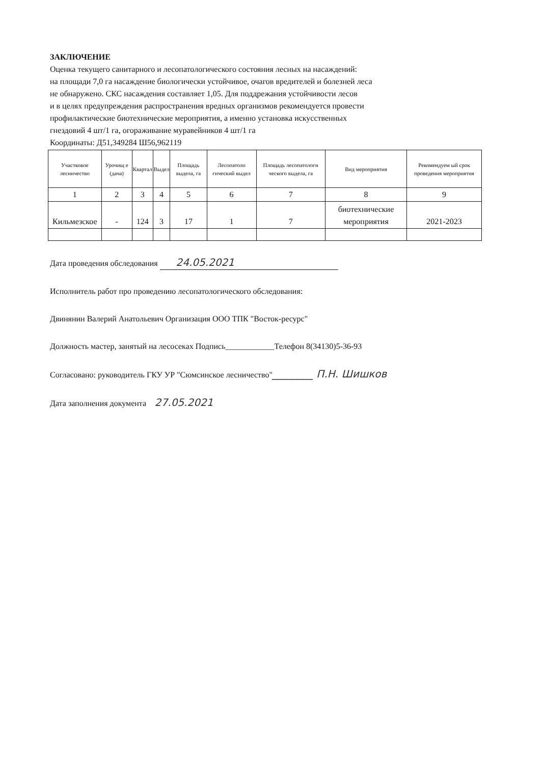ЗАКЛЮЧЕНИЕ
Оценка текущего санитарного и лесопатологического состояния лесных на насаждений:
на площади 7,0 га насаждение биологически устойчивое, очагов вредителей и болезней леса
не обнаружено. СКС насаждения составляет 1,05. Для поддрежания устойчивости лесов
и в целях предупреждения распространения вредных организмов рекомендуется провести
профилактические биотехнические мероприятия, а именно установка искусственных
гнездовий 4 шт/1 га, огораживание муравейников 4 шт/1 га
Координаты: Д51,349284 Ш56,962119
| Участковое лесничество | Урочищ е (дача) | Квартал | Выдел | Площадь выдела, га | Лесопатоло гический выдел | Площадь лесопатологи ческого выдела, га | Вид мероприятия | Рекомендуем ый срок проведения мероприятия |
| --- | --- | --- | --- | --- | --- | --- | --- | --- |
| 1 | 2 | 3 | 4 | 5 | 6 | 7 | 8 | 9 |
| Кильмезское | - | 124 | 3 | 17 | 1 | 7 | биотехнические мероприятия | 2021-2023 |
Дата проведения обследования 24.05.2021
Исполнитель работ про проведению лесопатологического обследования:
Двинянин Валерий Анатольевич Организация ООО ТПК "Восток-ресурс"
Должность мастер, занятый на лесосеках Подпись____________Телефон 8(34130)5-36-93
Согласовано: руководитель ГКУ УР "Сюмсинское лесничество"________ П.Н. Шишков
Дата заполнения документа 27.05.2021